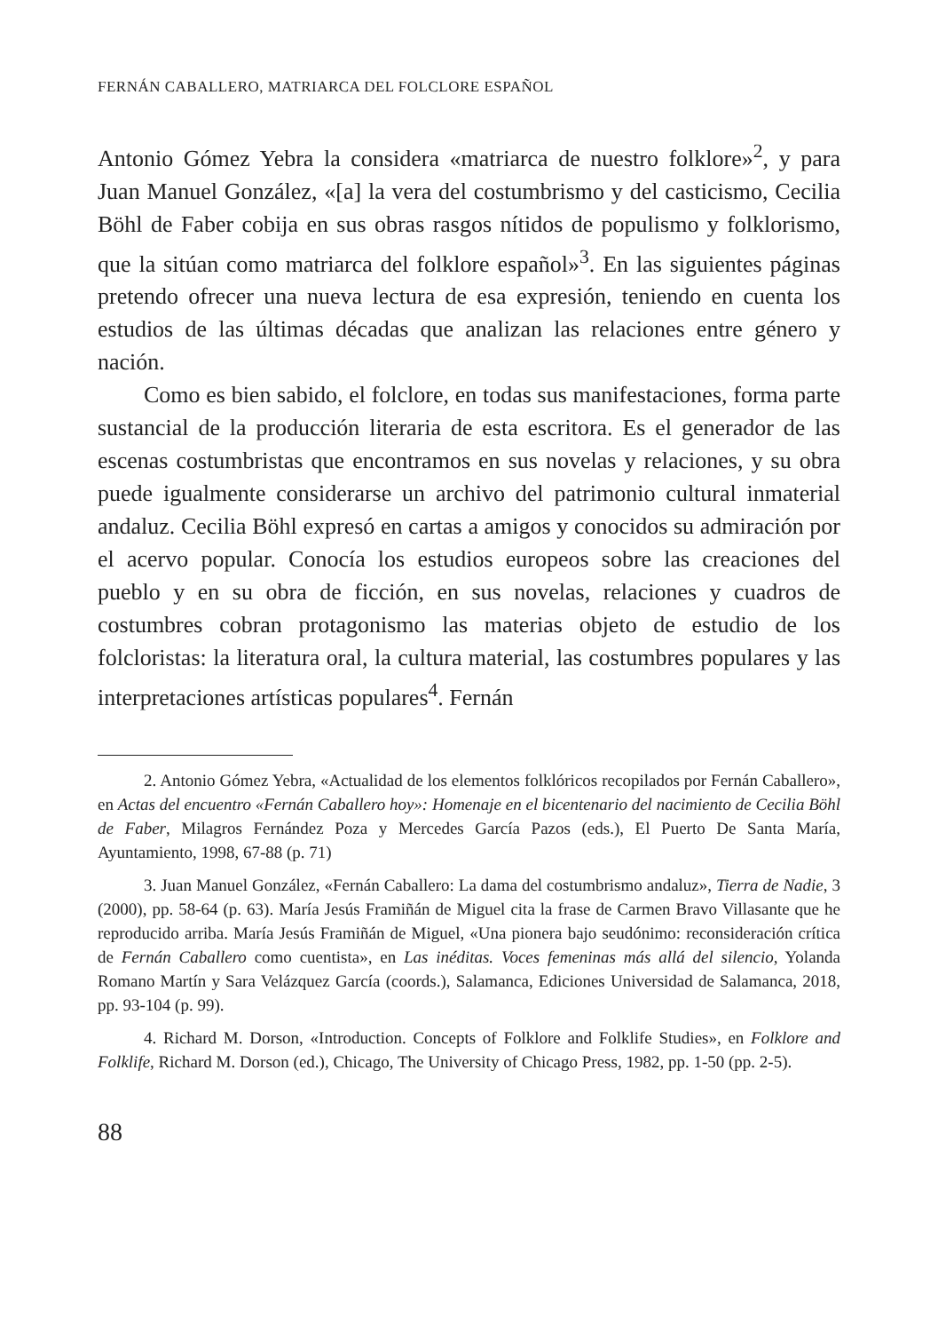FERNÁN CABALLERO, MATRIARCA DEL FOLCLORE ESPAÑOL
Antonio Gómez Yebra la considera «matriarca de nuestro folklore»<sup>2</sup>, y para Juan Manuel González, «[a] la vera del costumbrismo y del casticismo, Cecilia Böhl de Faber cobija en sus obras rasgos nítidos de populismo y folklorismo, que la sitúan como matriarca del folklore español»<sup>3</sup>. En las siguientes páginas pretendo ofrecer una nueva lectura de esa expresión, teniendo en cuenta los estudios de las últimas décadas que analizan las relaciones entre género y nación.
Como es bien sabido, el folclore, en todas sus manifestaciones, forma parte sustancial de la producción literaria de esta escritora. Es el generador de las escenas costumbristas que encontramos en sus novelas y relaciones, y su obra puede igualmente considerarse un archivo del patrimonio cultural inmaterial andaluz. Cecilia Böhl expresó en cartas a amigos y conocidos su admiración por el acervo popular. Conocía los estudios europeos sobre las creaciones del pueblo y en su obra de ficción, en sus novelas, relaciones y cuadros de costumbres cobran protagonismo las materias objeto de estudio de los folcloristas: la literatura oral, la cultura material, las costumbres populares y las interpretaciones artísticas populares<sup>4</sup>. Fernán
2. Antonio Gómez Yebra, «Actualidad de los elementos folklóricos recopilados por Fernán Caballero», en Actas del encuentro «Fernán Caballero hoy»: Homenaje en el bicentenario del nacimiento de Cecilia Böhl de Faber, Milagros Fernández Poza y Mercedes García Pazos (eds.), El Puerto De Santa María, Ayuntamiento, 1998, 67-88 (p. 71)
3. Juan Manuel González, «Fernán Caballero: La dama del costumbrismo andaluz», Tierra de Nadie, 3 (2000), pp. 58-64 (p. 63). María Jesús Framiñán de Miguel cita la frase de Carmen Bravo Villasante que he reproducido arriba. María Jesús Framiñán de Miguel, «Una pionera bajo seudónimo: reconsideración crítica de Fernán Caballero como cuentista», en Las inéditas. Voces femeninas más allá del silencio, Yolanda Romano Martín y Sara Velázquez García (coords.), Salamanca, Ediciones Universidad de Salamanca, 2018, pp. 93-104 (p. 99).
4. Richard M. Dorson, «Introduction. Concepts of Folklore and Folklife Studies», en Folklore and Folklife, Richard M. Dorson (ed.), Chicago, The University of Chicago Press, 1982, pp. 1-50 (pp. 2-5).
88